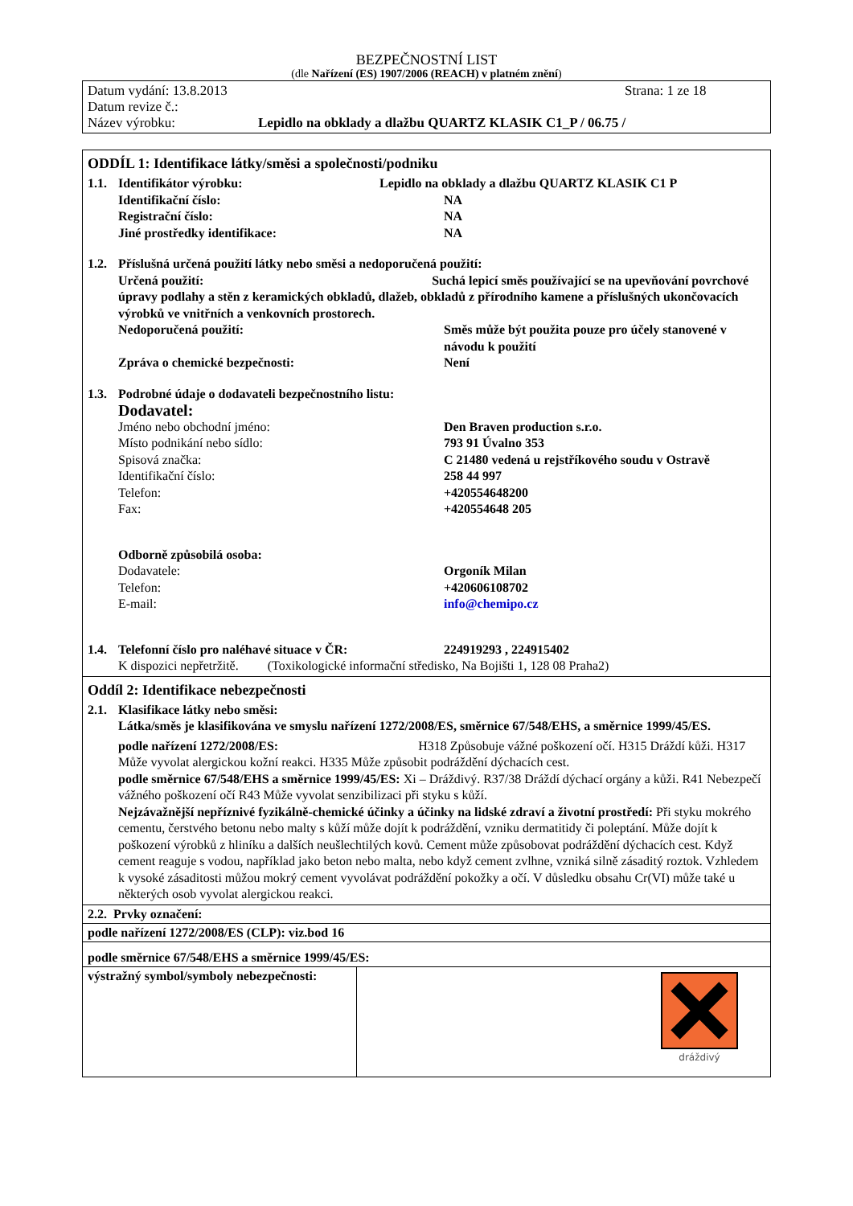BEZPEČNOSTNÍ LIST
(dle Nařízení (ES) 1907/2006 (REACH) v platném znění)
Datum vydání: 13.8.2013 Strana: 1 ze 18
Datum revize č.:
Název výrobku: Lepidlo na obklady a dlažbu QUARTZ KLASIK C1_P / 06.75 /
ODDÍL 1: Identifikace látky/směsi a společnosti/podniku
1.1. Identifikátor výrobku: Lepidlo na obklady a dlažbu QUARTZ KLASIK C1 P
Identifikační číslo: NA
Registrační číslo: NA
Jiné prostředky identifikace: NA
1.2. Příslušná určená použití látky nebo směsi a nedoporučená použití:
Určená použití: Suchá lepicí směs používající se na upevňování povrchové úpravy podlahy a stěn z keramických obkladů, dlažeb, obkladů z přírodního kamene a příslušných ukončovacích výrobků ve vnitřních a venkovních prostorech.
Nedoporučená použití: Směs může být použita pouze pro účely stanovené v návodu k použití
Zpráva o chemické bezpečnosti: Není
1.3. Podrobné údaje o dodavateli bezpečnostního listu:
Dodavatel:
Jméno nebo obchodní jméno: Den Braven production s.r.o.
Místo podnikání nebo sídlo: 793 91 Úvalno 353
Spisová značka: C 21480 vedená u rejstříkového soudu v Ostravě
Identifikační číslo: 258 44 997
Telefon: +420554648200
Fax: +420554648 205
Odborně způsobilá osoba:
Dodavatele: Orgoník Milan
Telefon: +420606108702
E-mail: info@chemipo.cz
1.4. Telefonní číslo pro naléhavé situace v ČR: 224919293 , 224915402
K dispozici nepřetržitě. (Toxikologické informační středisko, Na Bojišti 1, 128 08 Praha2)
Oddíl 2: Identifikace nebezpečnosti
2.1. Klasifikace látky nebo směsi:
Látka/směs je klasifikována ve smyslu nařízení 1272/2008/ES, směrnice 67/548/EHS, a směrnice 1999/45/ES.
podle nařízení 1272/2008/ES: H318 Způsobuje vážné poškození očí. H315 Dráždí kůži. H317 Může vyvolat alergickou kožní reakci. H335 Může způsobit podráždění dýchacích cest.
podle směrnice 67/548/EHS a směrnice 1999/45/ES: Xi – Dráždivý. R37/38 Dráždí dýchací orgány a kůži. R41 Nebezpečí vážného poškození očí R43 Může vyvolat senzibilizaci při styku s kůží.
Nejzávažnější nepříznivé fyzikálně-chemické účinky a účinky na lidské zdraví a životní prostředí: Při styku mokrého cementu, čerstvého betonu nebo malty s kůží může dojít k podráždění, vzniku dermatitidy či poleptání. Může dojít k poškození výrobků z hliníku a dalších neušlechtilých kovů. Cement může způsobovat podráždění dýchacích cest. Když cement reaguje s vodou, například jako beton nebo malta, nebo když cement zvlhne, vzniká silně zásaditý roztok. Vzhledem k vysoké zásaditosti můžou mokrý cement vyvolávat podráždění pokožky a očí. V důsledku obsahu Cr(VI) může také u některých osob vyvolat alergickou reakci.
2.2. Prvky označení:
podle nařízení 1272/2008/ES (CLP): viz.bod 16
podle směrnice 67/548/EHS a směrnice 1999/45/ES:
výstražný symbol/symboly nebezpečnosti:
dráždivý